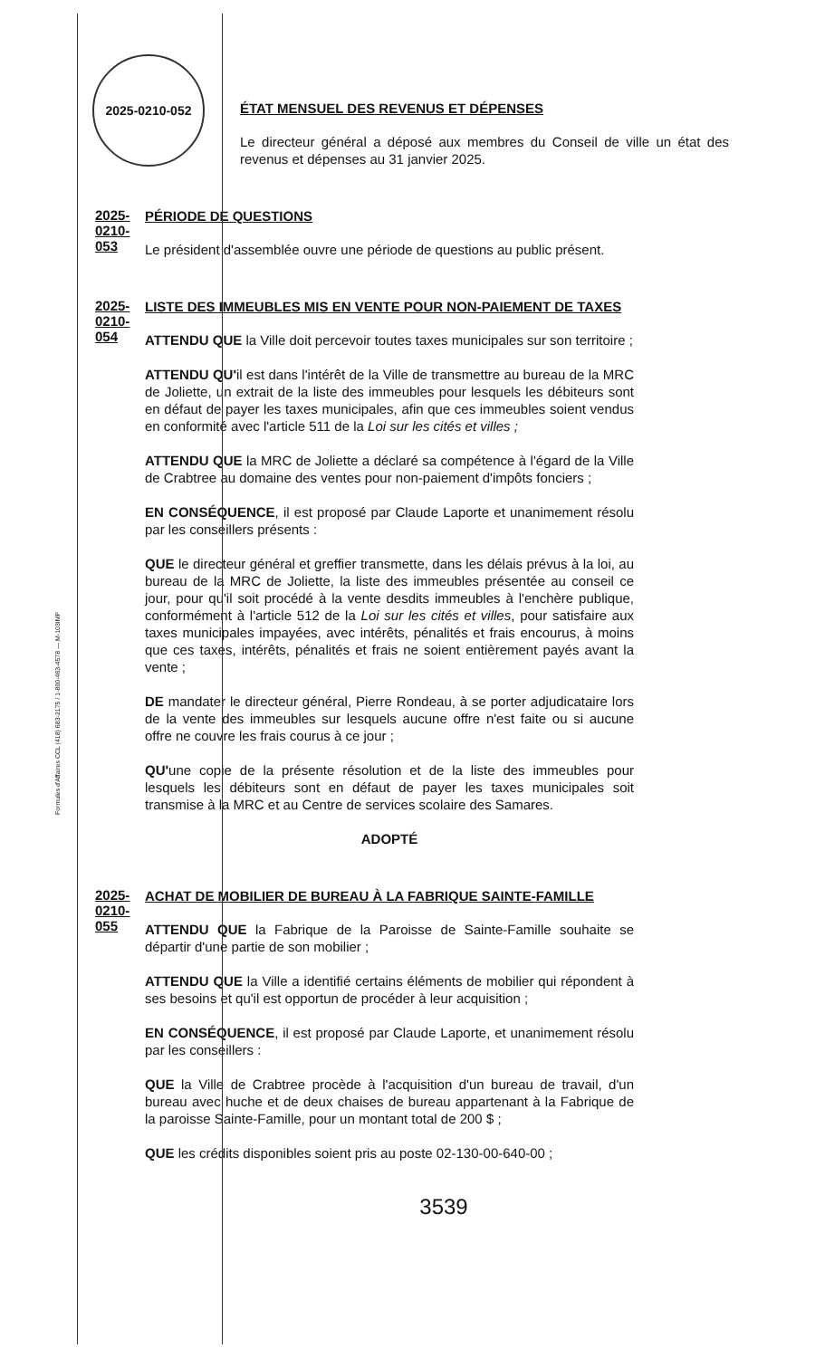Formules d'Affaires CCL (418) 683-2175 / 1-800-463-4578 — M-103IMP
2025-0210-052
ÉTAT MENSUEL DES REVENUS ET DÉPENSES
Le directeur général a déposé aux membres du Conseil de ville un état des revenus et dépenses au 31 janvier 2025.
2025-0210-053
PÉRIODE DE QUESTIONS
Le président d'assemblée ouvre une période de questions au public présent.
2025-0210-054
LISTE DES IMMEUBLES MIS EN VENTE POUR NON-PAIEMENT DE TAXES
ATTENDU QUE la Ville doit percevoir toutes taxes municipales sur son territoire ;
ATTENDU QU'il est dans l'intérêt de la Ville de transmettre au bureau de la MRC de Joliette, un extrait de la liste des immeubles pour lesquels les débiteurs sont en défaut de payer les taxes municipales, afin que ces immeubles soient vendus en conformité avec l'article 511 de la Loi sur les cités et villes ;
ATTENDU QUE la MRC de Joliette a déclaré sa compétence à l'égard de la Ville de Crabtree au domaine des ventes pour non-paiement d'impôts fonciers ;
EN CONSÉQUENCE, il est proposé par Claude Laporte et unanimement résolu par les conseillers présents :
QUE le directeur général et greffier transmette, dans les délais prévus à la loi, au bureau de la MRC de Joliette, la liste des immeubles présentée au conseil ce jour, pour qu'il soit procédé à la vente desdits immeubles à l'enchère publique, conformément à l'article 512 de la Loi sur les cités et villes, pour satisfaire aux taxes municipales impayées, avec intérêts, pénalités et frais encourus, à moins que ces taxes, intérêts, pénalités et frais ne soient entièrement payés avant la vente ;
DE mandater le directeur général, Pierre Rondeau, à se porter adjudicataire lors de la vente des immeubles sur lesquels aucune offre n'est faite ou si aucune offre ne couvre les frais courus à ce jour ;
QU'une copie de la présente résolution et de la liste des immeubles pour lesquels les débiteurs sont en défaut de payer les taxes municipales soit transmise à la MRC et au Centre de services scolaire des Samares.
ADOPTÉ
2025-0210-055
ACHAT DE MOBILIER DE BUREAU À LA FABRIQUE SAINTE-FAMILLE
ATTENDU QUE la Fabrique de la Paroisse de Sainte-Famille souhaite se départir d'une partie de son mobilier ;
ATTENDU QUE la Ville a identifié certains éléments de mobilier qui répondent à ses besoins et qu'il est opportun de procéder à leur acquisition ;
EN CONSÉQUENCE, il est proposé par Claude Laporte, et unanimement résolu par les conseillers :
QUE la Ville de Crabtree procède à l'acquisition d'un bureau de travail, d'un bureau avec huche et de deux chaises de bureau appartenant à la Fabrique de la paroisse Sainte-Famille, pour un montant total de 200 $ ;
QUE les crédits disponibles soient pris au poste 02-130-00-640-00 ;
3539